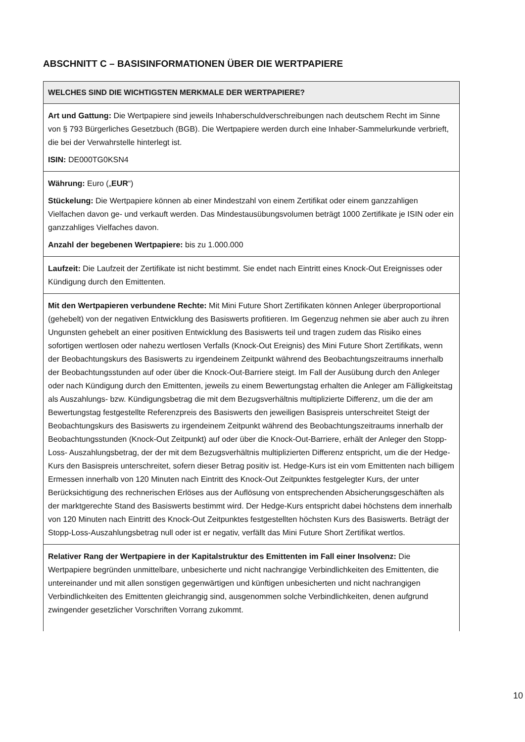ABSCHNITT C – BASISINFORMATIONEN ÜBER DIE WERTPAPIERE
WELCHES SIND DIE WICHTIGSTEN MERKMALE DER WERTPAPIERE?
Art und Gattung: Die Wertpapiere sind jeweils Inhaberschuldverschreibungen nach deutschem Recht im Sinne von § 793 Bürgerliches Gesetzbuch (BGB). Die Wertpapiere werden durch eine Inhaber-Sammelurkunde verbrieft, die bei der Verwahrstelle hinterlegt ist.
ISIN: DE000TG0KSN4
Währung: Euro („EUR“)
Stückelung: Die Wertpapiere können ab einer Mindestzahl von einem Zertifikat oder einem ganzzahligen Vielfachen davon ge- und verkauft werden. Das Mindestausübungsvolumen beträgt 1000 Zertifikate je ISIN oder ein ganzzahliges Vielfaches davon.
Anzahl der begebenen Wertpapiere: bis zu 1.000.000
Laufzeit: Die Laufzeit der Zertifikate ist nicht bestimmt. Sie endet nach Eintritt eines Knock-Out Ereignisses oder Kündigung durch den Emittenten.
Mit den Wertpapieren verbundene Rechte: Mit Mini Future Short Zertifikaten können Anleger überproportional (gehebelt) von der negativen Entwicklung des Basiswerts profitieren. Im Gegenzug nehmen sie aber auch zu ihren Ungunsten gehebelt an einer positiven Entwicklung des Basiswerts teil und tragen zudem das Risiko eines sofortigen wertlosen oder nahezu wertlosen Verfalls (Knock-Out Ereignis) des Mini Future Short Zertifikats, wenn der Beobachtungskurs des Basiswerts zu irgendeinem Zeitpunkt während des Beobachtungszeitraums innerhalb der Beobachtungsstunden auf oder über die Knock-Out-Barriere steigt. Im Fall der Ausübung durch den Anleger oder nach Kündigung durch den Emittenten, jeweils zu einem Bewertungstag erhalten die Anleger am Fälligkeitstag als Auszahlungs- bzw. Kündigungsbetrag die mit dem Bezugsverhältnis multiplizierte Differenz, um die der am Bewertungstag festgestellte Referenzpreis des Basiswerts den jeweiligen Basispreis unterschreitet Steigt der Beobachtungskurs des Basiswerts zu irgendeinem Zeitpunkt während des Beobachtungszeitraums innerhalb der Beobachtungsstunden (Knock-Out Zeitpunkt) auf oder über die Knock-Out-Barriere, erhält der Anleger den Stopp-Loss- Auszahlungsbetrag, der der mit dem Bezugsverhältnis multiplizierten Differenz entspricht, um die der Hedge-Kurs den Basispreis unterschreitet, sofern dieser Betrag positiv ist. Hedge-Kurs ist ein vom Emittenten nach billigem Ermessen innerhalb von 120 Minuten nach Eintritt des Knock-Out Zeitpunktes festgelegter Kurs, der unter Berücksichtigung des rechnerischen Erlöses aus der Auflösung von entsprechenden Absicherungsgeschäften als der marktgerechte Stand des Basiswerts bestimmt wird. Der Hedge-Kurs entspricht dabei höchstens dem innerhalb von 120 Minuten nach Eintritt des Knock-Out Zeitpunktes festgestellten höchsten Kurs des Basiswerts. Beträgt der Stopp-Loss-Auszahlungsbetrag null oder ist er negativ, verfällt das Mini Future Short Zertifikat wertlos.
Relativer Rang der Wertpapiere in der Kapitalstruktur des Emittenten im Fall einer Insolvenz: Die Wertpapiere begründen unmittelbare, unbesicherte und nicht nachrangige Verbindlichkeiten des Emittenten, die untereinander und mit allen sonstigen gegenwärtigen und künftigen unbesicherten und nicht nachrangigen Verbindlichkeiten des Emittenten gleichrangig sind, ausgenommen solche Verbindlichkeiten, denen aufgrund zwingender gesetzlicher Vorschriften Vorrang zukommt.
10